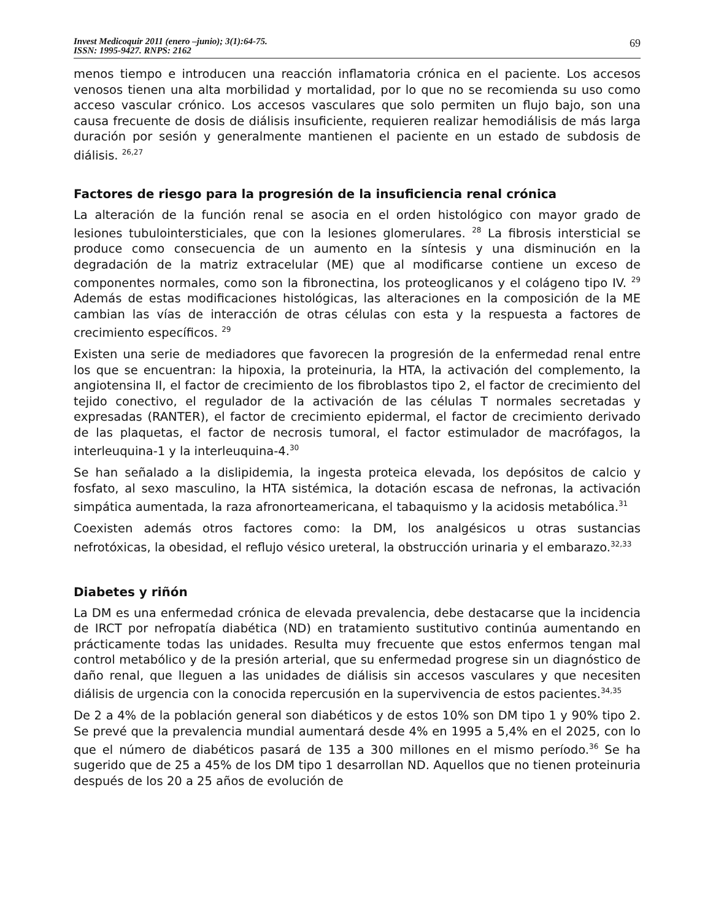Invest Medicoquir 2011 (enero –junio); 3(1):64-75.
ISSN: 1995-9427. RNPS: 2162
69
menos tiempo e introducen una reacción inflamatoria crónica en el paciente. Los accesos venosos tienen una alta morbilidad y mortalidad, por lo que no se recomienda su uso como acceso vascular crónico. Los accesos vasculares que solo permiten un flujo bajo, son una causa frecuente de dosis de diálisis insuficiente, requieren realizar hemodiálisis de más larga duración por sesión y generalmente mantienen el paciente en un estado de subdosis de diálisis. <sup>26,27</sup>
Factores de riesgo para la progresión de la insuficiencia renal crónica
La alteración de la función renal se asocia en el orden histológico con mayor grado de lesiones tubulointersticiales, que con la lesiones glomerulares. <sup>28</sup> La fibrosis intersticial se produce como consecuencia de un aumento en la síntesis y una disminución en la degradación de la matriz extracelular (ME) que al modificarse contiene un exceso de componentes normales, como son la fibronectina, los proteoglicanos y el colágeno tipo IV. <sup>29</sup> Además de estas modificaciones histológicas, las alteraciones en la composición de la ME cambian las vías de interacción de otras células con esta y la respuesta a factores de crecimiento específicos. <sup>29</sup>
Existen una serie de mediadores que favorecen la progresión de la enfermedad renal entre los que se encuentran: la hipoxia, la proteinuria, la HTA, la activación del complemento, la angiotensina II, el factor de crecimiento de los fibroblastos tipo 2, el factor de crecimiento del tejido conectivo, el regulador de la activación de las células T normales secretadas y expresadas (RANTER), el factor de crecimiento epidermal, el factor de crecimiento derivado de las plaquetas, el factor de necrosis tumoral, el factor estimulador de macrófagos, la interleuquina-1 y la interleuquina-4.<sup>30</sup>
Se han señalado a la dislipidemia, la ingesta proteica elevada, los depósitos de calcio y fosfato, al sexo masculino, la HTA sistémica, la dotación escasa de nefronas, la activación simpática aumentada, la raza afronorteamericana, el tabaquismo y la acidosis metabólica.<sup>31</sup>
Coexisten además otros factores como: la DM, los analgésicos u otras sustancias nefrotóxicas, la obesidad, el reflujo vésico ureteral, la obstrucción urinaria y el embarazo.<sup>32,33</sup>
Diabetes y riñón
La DM es una enfermedad crónica de elevada prevalencia, debe destacarse que la incidencia de IRCT por nefropatía diabética (ND) en tratamiento sustitutivo continúa aumentando en prácticamente todas las unidades. Resulta muy frecuente que estos enfermos tengan mal control metabólico y de la presión arterial, que su enfermedad progrese sin un diagnóstico de daño renal, que lleguen a las unidades de diálisis sin accesos vasculares y que necesiten diálisis de urgencia con la conocida repercusión en la supervivencia de estos pacientes.<sup>34,35</sup>
De 2 a 4% de la población general son diabéticos y de estos 10% son DM tipo 1 y 90% tipo 2. Se prevé que la prevalencia mundial aumentará desde 4% en 1995 a 5,4% en el 2025, con lo que el número de diabéticos pasará de 135 a 300 millones en el mismo período.<sup>36</sup> Se ha sugerido que de 25 a 45% de los DM tipo 1 desarrollan ND. Aquellos que no tienen proteinuria después de los 20 a 25 años de evolución de